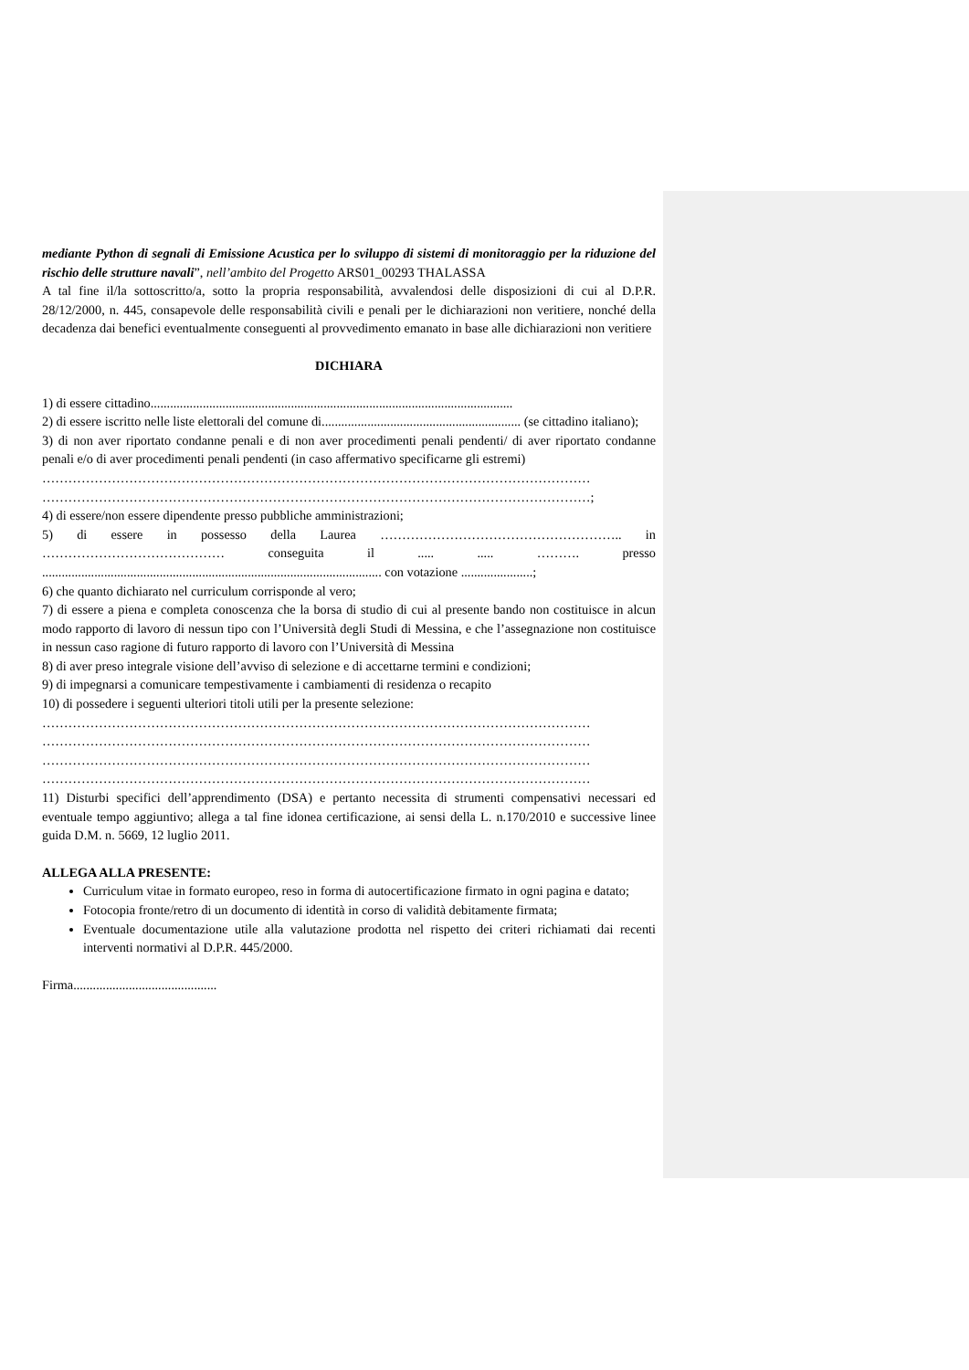mediante Python di segnali di Emissione Acustica per lo sviluppo di sistemi di monitoraggio per la riduzione del rischio delle strutture navali”, nell’ambito del Progetto ARS01_00293 THALASSA
A tal fine il/la sottoscritto/a, sotto la propria responsabilità, avvalendosi delle disposizioni di cui al D.P.R. 28/12/2000, n. 445, consapevole delle responsabilità civili e penali per le dichiarazioni non veritiere, nonché della decadenza dai benefici eventualmente conseguenti al provvedimento emanato in base alle dichiarazioni non veritiere
DICHIARA
1) di essere cittadino...............................................................................................................
2) di essere iscritto nelle liste elettorali del comune di............................................................. (se cittadino italiano);
3) di non aver riportato condanne penali e di non aver procedimenti penali pendenti/ di aver riportato condanne penali e/o di aver procedimenti penali pendenti (in caso affermativo specificarne gli estremi)
………………………………………………………………………………………………………………
………………………………………………………………………………………………………………;
4) di essere/non essere dipendente presso pubbliche amministrazioni;
5) di essere in possesso della Laurea ……………………………………………….. in …………………………………… conseguita il ..... ..... ………. presso ........................................................................................................ con votazione ......................;
6) che quanto dichiarato nel curriculum corrisponde al vero;
7) di essere a piena e completa conoscenza che la borsa di studio di cui al presente bando non costituisce in alcun modo rapporto di lavoro di nessun tipo con l’Università degli Studi di Messina, e che l’assegnazione non costituisce in nessun caso ragione di futuro rapporto di lavoro con l’Università di Messina
8) di aver preso integrale visione dell’avviso di selezione e di accettarne termini e condizioni;
9) di impegnarsi a comunicare tempestivamente i cambiamenti di residenza o recapito
10) di possedere i seguenti ulteriori titoli utili per la presente selezione:
………………………………………………………………………………………………………………
………………………………………………………………………………………………………………
………………………………………………………………………………………………………………
………………………………………………………………………………………………………………
11) Disturbi specifici dell’apprendimento (DSA) e pertanto necessita di strumenti compensativi necessari ed eventuale tempo aggiuntivo; allega a tal fine idonea certificazione, ai sensi della L. n.170/2010 e successive linee guida D.M. n. 5669, 12 luglio 2011.
ALLEGA ALLA PRESENTE:
Curriculum vitae in formato europeo, reso in forma di autocertificazione firmato in ogni pagina e datato;
Fotocopia fronte/retro di un documento di identità in corso di validità debitamente firmata;
Eventuale documentazione utile alla valutazione prodotta nel rispetto dei criteri richiamati dai recenti interventi normativi al D.P.R. 445/2000.
Firma............................................